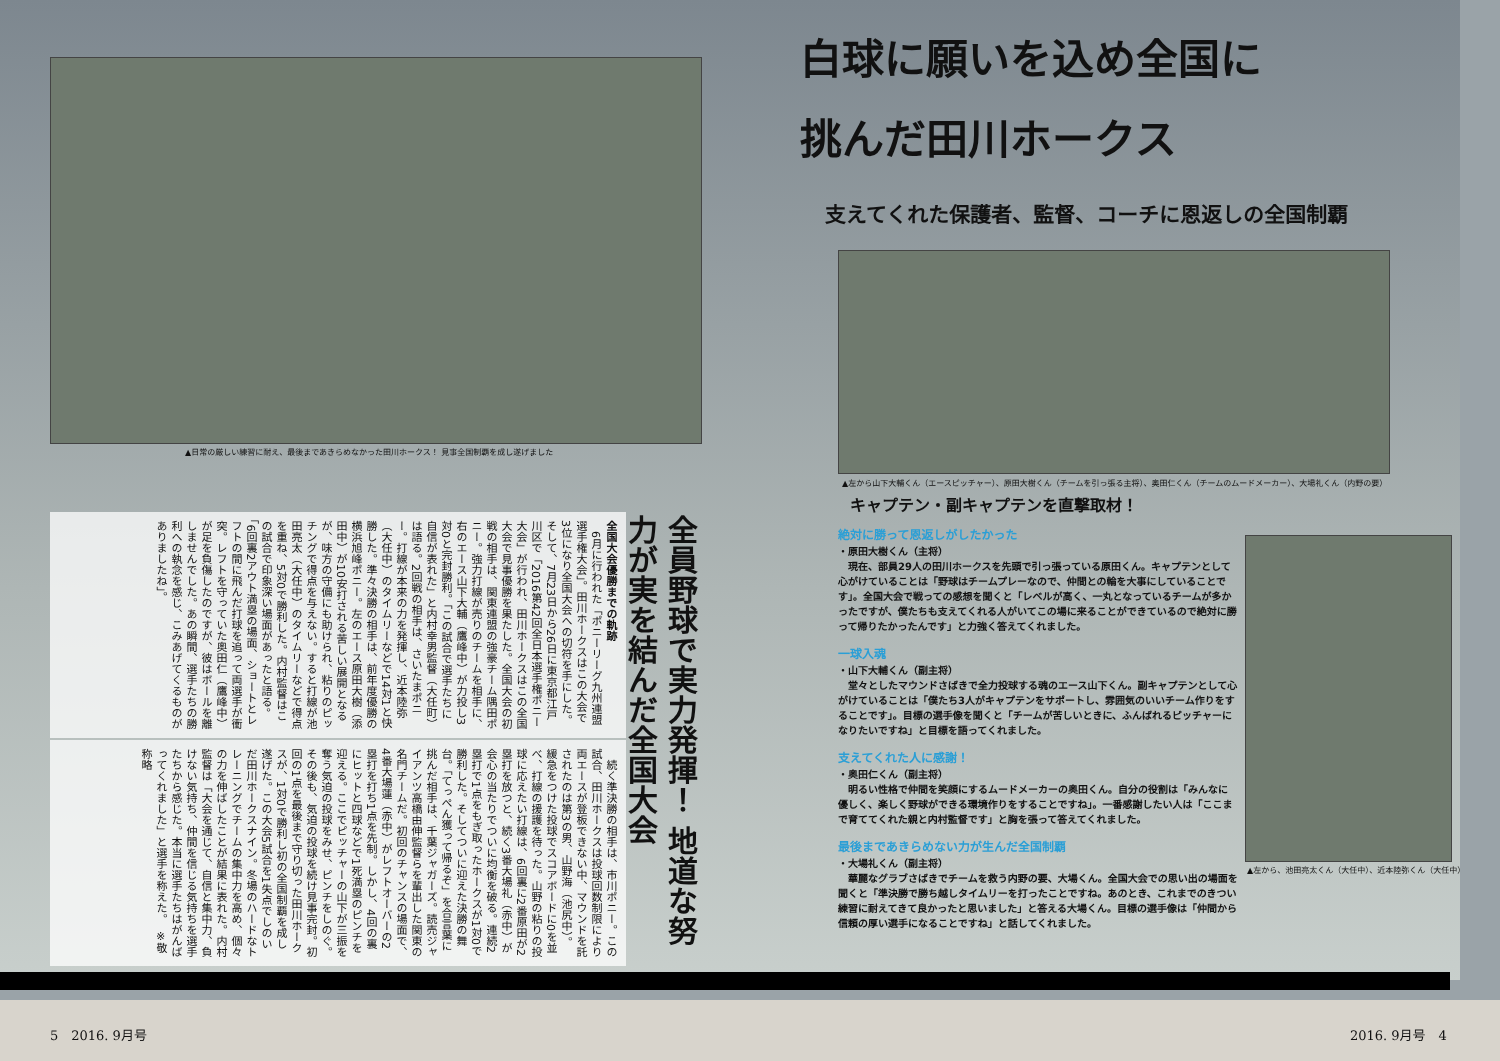▲日常の厳しい練習に耐え、最後まであきらめなかった田川ホークス！ 見事全国制覇を成し遂げました
白球に願いを込め全国に
挑んだ田川ホークス
支えてくれた保護者、監督、コーチに恩返しの全国制覇
▲左から山下大輔くん（エースピッチャー）、原田大樹くん（チームを引っ張る主将）、奥田仁くん（チームのムードメーカー）、大場礼くん（内野の要）
キャプテン・副キャプテンを直撃取材！
絶対に勝って恩返しがしたかった
・原田大樹くん（主将）
　現在、部員29人の田川ホークスを先頭で引っ張っている原田くん。キャプテンとして心がけていることは「野球はチームプレーなので、仲間との輪を大事にしていることです」。全国大会で戦っての感想を聞くと「レベルが高く、一丸となっているチームが多かったですが、僕たちも支えてくれる人がいてこの場に来ることができているので絶対に勝って帰りたかったんです」と力強く答えてくれました。
一球入魂
・山下大輔くん（副主将）
　堂々としたマウンドさばきで全力投球する魂のエース山下くん。副キャプテンとして心がけていることは「僕たち3人がキャプテンをサポートし、雰囲気のいいチーム作りをすることです」。目標の選手像を聞くと「チームが苦しいときに、ふんばれるピッチャーになりたいですね」と目標を語ってくれました。
支えてくれた人に感謝！
・奥田仁くん（副主将）
　明るい性格で仲間を笑顔にするムードメーカーの奥田くん。自分の役割は「みんなに優しく、楽しく野球ができる環境作りをすることですね」。一番感謝したい人は「ここまで育ててくれた親と内村監督です」と胸を張って答えてくれました。
最後まであきらめない力が生んだ全国制覇
・大場礼くん（副主将）
　華麗なグラブさばきでチームを救う内野の要、大場くん。全国大会での思い出の場面を聞くと「準決勝で勝ち越しタイムリーを打ったことですね。あのとき、これまでのきつい練習に耐えてきて良かったと思いました」と答える大場くん。目標の選手像は「仲間から信頼の厚い選手になることですね」と話してくれました。
▲左から、池田亮太くん（大任中）、近本陸弥くん（大任中）
全員野球で実力発揮！ 地道な努力が実を結んだ全国大会
全国大会優勝までの軌跡
　6月に行われた「ポニーリーグ九州連盟選手権大会」。田川ホークスはこの大会で3位になり全国大会への切符を手にした。そして、7月23日から26日に東京都江戸川区で「2016第42回全日本選手権ポニー大会」が行われ、田川ホークスはこの全国大会で見事優勝を果たした。全国大会の初戦の相手は、関東連盟の強豪チーム隅田ポニー。強力打線が売りのチームを相手に、右のエース山下大輔（鷹峰中）が力投し3対0と完封勝利。「この試合で選手たちに自信が表れた」と内村幸男監督（大任町）は語る。2回戦の相手は、さいたまポニー。打線が本来の力を発揮し、近本陸弥（大任中）のタイムリーなどで14対1と快勝した。準々決勝の相手は、前年度優勝の横浜旭峰ポニー。左のエース原田大樹（添田中）が10安打される苦しい展開となるが、味方の守備にも助けられ、粘りのピッチングで得点を与えない。すると打線が池田亮太（大任中）のタイムリーなどで得点を重ね、5対0で勝利した。内村監督はこの試合で印象深い場面があったと語る。「6回裏2アウト満塁の場面、ショートとレフトの間に飛んだ打球を追って両選手が衝突。レフトを守っていた奥田仁（鷹峰中）が足を負傷したのですが、彼はボールを離しませんでした。あの瞬間、選手たちの勝利への執念を感じ、こみあげてくるものがありましたね」。
　続く準決勝の相手は、市川ポニー。この試合、田川ホークスは投球回数制限により両エースが登板できない中、マウンドを託されたのは第3の男、山野海（池尻中）。緩急をつけた投球でスコアボードに0を並べ、打線の援護を待った。山野の粘りの投球に応えたい打線は、6回裏に2番原田が2塁打を放つと、続く3番大場礼（赤中）が会心の当たりでついに均衡を破る。連続2塁打で1点をもぎ取ったホークスが1対0で勝利した。そしてついに迎えた決勝の舞台。「てっぺん獲って帰るぞ」を合言葉に挑んだ相手は、千葉ジャガーズ。読売ジャイアンツ高橋由伸監督らを輩出した関東の名門チームだ。初回のチャンスの場面で、4番大場蓮（赤中）がレフトオーバーの2塁打を打ち1点を先制。しかし、4回の裏にヒットと四球などで1死満塁のピンチを迎える。ここでピッチャーの山下が三振を奪う気迫の投球をみせ、ピンチをしのぐ。その後も、気迫の投球を続け見事完封。初回の1点を最後まで守り切った田川ホークスが、1対0で勝利し初の全国制覇を成し遂げた。この大会5試合を1失点でしのいだ田川ホークスナイン。冬場のハードなトレーニングでチームの集中力を高め、個々の力を伸ばしたことが結果に表れた。内村監督は「大会を通じて、自信と集中力、負けない気持ち、仲間を信じる気持ちを選手たちから感じた。本当に選手たちはがんばってくれました」と選手を称えた。　※敬称略
5　2016. 9月号 2016. 9月号　4